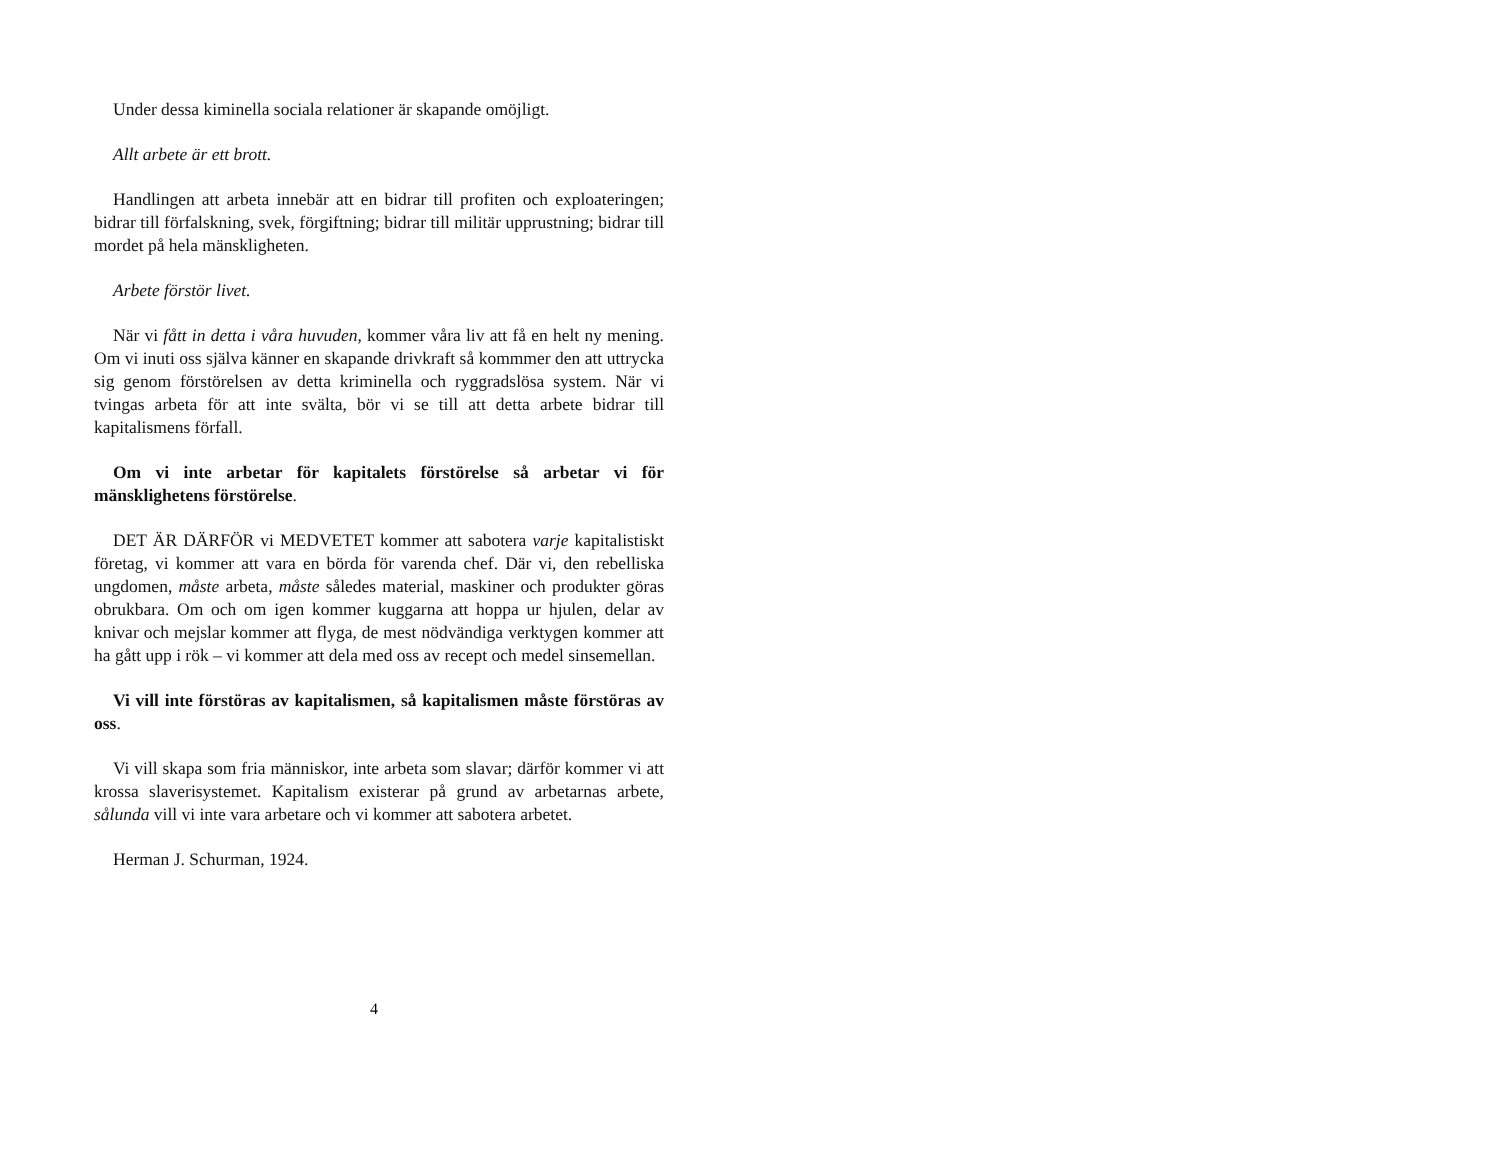Under dessa kiminella sociala relationer är skapande omöjligt.
Allt arbete är ett brott.
Handlingen att arbeta innebär att en bidrar till profiten och exploateringen; bidrar till förfalskning, svek, förgiftning; bidrar till militär upprustning; bidrar till mordet på hela mänskligheten.
Arbete förstör livet.
När vi fått in detta i våra huvuden, kommer våra liv att få en helt ny mening. Om vi inuti oss själva känner en skapande drivkraft så kommmer den att uttrycka sig genom förstörelsen av detta kriminella och ryggradslösa system. När vi tvingas arbeta för att inte svälta, bör vi se till att detta arbete bidrar till kapitalismens förfall.
Om vi inte arbetar för kapitalets förstörelse så arbetar vi för mänsklighetens förstörelse.
DET ÄR DÄRFÖR vi MEDVETET kommer att sabotera varje kapitalistiskt företag, vi kommer att vara en börda för varenda chef. Där vi, den rebelliska ungdomen, måste arbeta, måste således material, maskiner och produkter göras obrukbara. Om och om igen kommer kuggarna att hoppa ur hjulen, delar av knivar och mejslar kommer att flyga, de mest nödvändiga verktygen kommer att ha gått upp i rök – vi kommer att dela med oss av recept och medel sinsemellan.
Vi vill inte förstöras av kapitalismen, så kapitalismen måste förstöras av oss.
Vi vill skapa som fria människor, inte arbeta som slavar; därför kommer vi att krossa slaverisystemet. Kapitalism existerar på grund av arbetarnas arbete, sålunda vill vi inte vara arbetare och vi kommer att sabotera arbetet.
Herman J. Schurman, 1924.
4